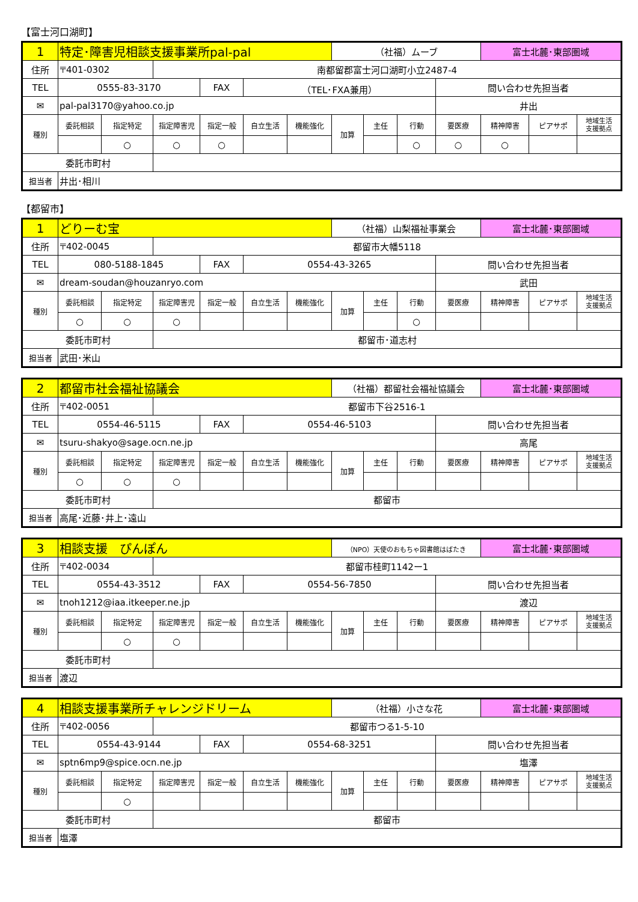【富士河口湖町】
| 1 | 特定･障害児相談支援事業所pal-pal | | | | | | （社福）ムーブ | | | | 富士北麓･東部圏域 | | |
| 住所 | 〒401-0302 | | 南都留郡富士河口湖町小立2487-4 | | | | | | | | | | |
| TEL | 0555-83-3170 | | | FAX | （TEL･FXA兼用） | | | | | 問い合わせ先担当者 | | | |
| ✉ | pal-pal3170@yahoo.co.jp | | | | | | | | | 井出 | | | |
| 種別 | 委託相談 | 指定特定 | 指定障害児 | 指定一般 | 自立生活 | 機能強化 | 加算 | 主任 | 行動 | 要医療 | 精神障害 | ピアサポ | 地域生活 支援拠点 |
| | | ○ | ○ | ○ | | | | | ○ | ○ | ○ | | |
| 委託市町村 | | | | | | | | | | | | | |
| 担当者 | 井出･相川 | | | | | | | | | | | | |
【都留市】
| 1 | どりーむ宝 | | | | | | （社福）山梨福祉事業会 | | | | 富士北麓･東部圏域 | | |
| 住所 | 〒402-0045 | | 都留市大幡5118 | | | | | | | | | | |
| TEL | 080-5188-1845 | | | FAX | 0554-43-3265 | | | | | 問い合わせ先担当者 | | | |
| ✉ | dream-soudan@houzanryo.com | | | | | | | | | 武田 | | | |
| 種別 | 委託相談 | 指定特定 | 指定障害児 | 指定一般 | 自立生活 | 機能強化 | 加算 | 主任 | 行動 | 要医療 | 精神障害 | ピアサポ | 地域生活 支援拠点 |
| | ○ | ○ | ○ | | | | | | ○ | | | | |
| 委託市町村 | | | 都留市･道志村 | | | | | | | | | | |
| 担当者 | 武田･米山 | | | | | | | | | | | | |
| 2 | 都留市社会福祉協議会 | | | | | | （社福）都留社会福祉協議会 | | | | 富士北麓･東部圏域 | | |
| 住所 | 〒402-0051 | | 都留市下谷2516-1 | | | | | | | | | | |
| TEL | 0554-46-5115 | | | FAX | 0554-46-5103 | | | | | 問い合わせ先担当者 | | | |
| ✉ | tsuru-shakyo@sage.ocn.ne.jp | | | | | | | | | 高尾 | | | |
| 種別 | 委託相談 | 指定特定 | 指定障害児 | 指定一般 | 自立生活 | 機能強化 | 加算 | 主任 | 行動 | 要医療 | 精神障害 | ピアサポ | 地域生活 支援拠点 |
| | ○ | ○ | ○ | | | | | | | | | | |
| 委託市町村 | | | 都留市 | | | | | | | | | | |
| 担当者 | 高尾･近藤･井上･遠山 | | | | | | | | | | | | |
| 3 | 相談支援 ぴんぽん | | | | | | （NPO）天使のおもちゃ図書館はばたき | | | | 富士北麓･東部圏域 | | |
| 住所 | 〒402-0034 | | 都留市桂町1142ー1 | | | | | | | | | | |
| TEL | 0554-43-3512 | | | FAX | 0554-56-7850 | | | | | 問い合わせ先担当者 | | | |
| ✉ | tnoh1212@iaa.itkeeper.ne.jp | | | | | | | | | 渡辺 | | | |
| 種別 | 委託相談 | 指定特定 | 指定障害児 | 指定一般 | 自立生活 | 機能強化 | 加算 | 主任 | 行動 | 要医療 | 精神障害 | ピアサポ | 地域生活 支援拠点 |
| | | ○ | ○ | | | | | | | | | | |
| 委託市町村 | | | | | | | | | | | | | |
| 担当者 | 渡辺 | | | | | | | | | | | | |
| 4 | 相談支援事業所チャレンジドリーム | | | | | | （社福）小さな花 | | | | 富士北麓･東部圏域 | | |
| 住所 | 〒402-0056 | | 都留市つる1-5-10 | | | | | | | | | | |
| TEL | 0554-43-9144 | | | FAX | 0554-68-3251 | | | | | 問い合わせ先担当者 | | | |
| ✉ | sptn6mp9@spice.ocn.ne.jp | | | | | | | | | 塩澤 | | | |
| 種別 | 委託相談 | 指定特定 | 指定障害児 | 指定一般 | 自立生活 | 機能強化 | 加算 | 主任 | 行動 | 要医療 | 精神障害 | ピアサポ | 地域生活 支援拠点 |
| | | ○ | | | | | | | | | | | |
| 委託市町村 | | | 都留市 | | | | | | | | | | |
| 担当者 | 塩澤 | | | | | | | | | | | | |